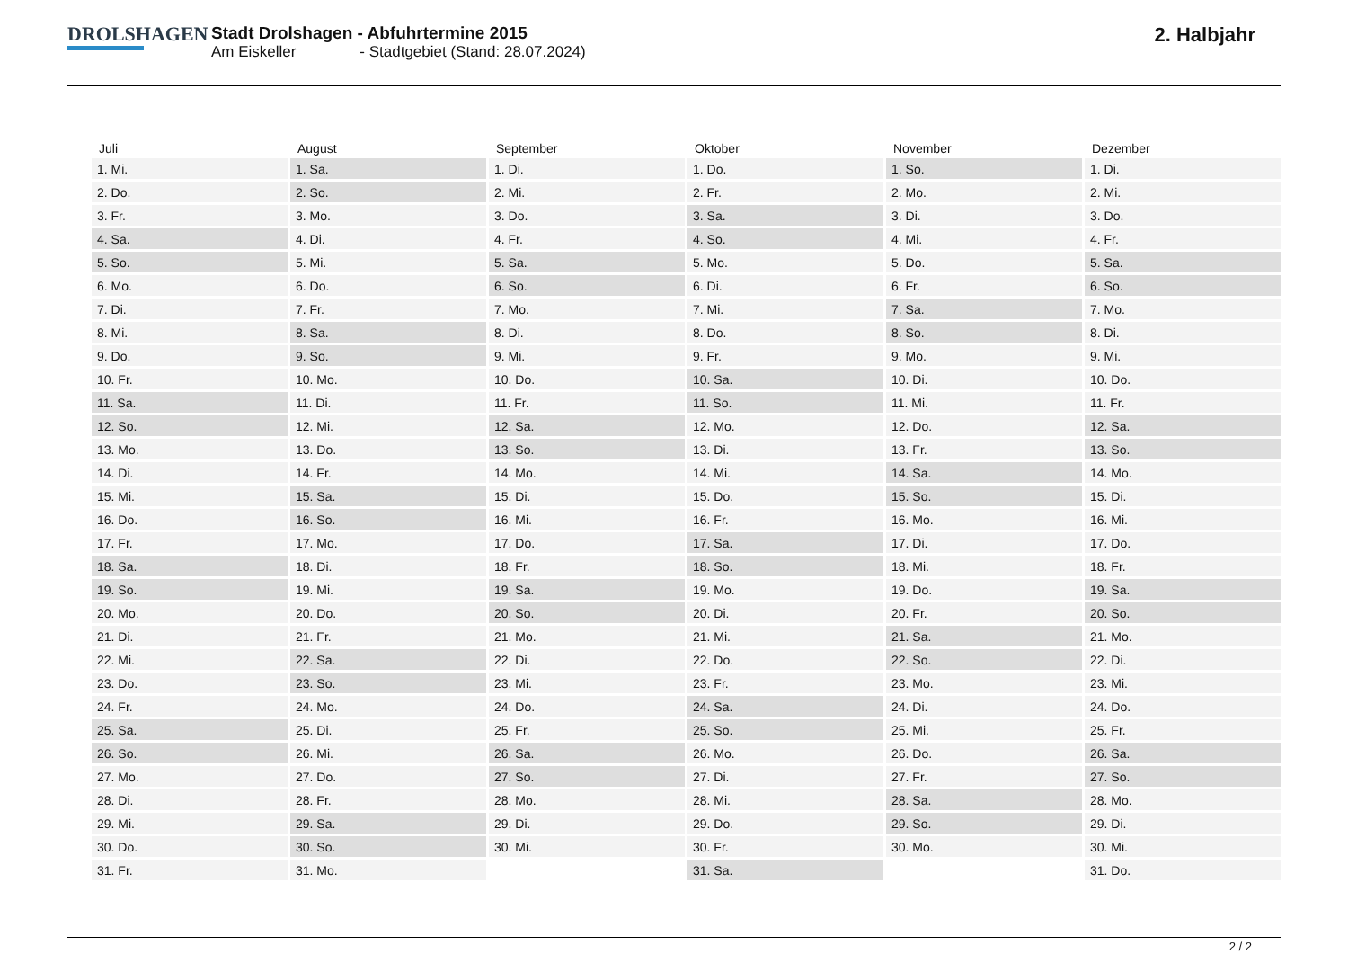DROLSHAGEN
Stadt Drolshagen - Abfuhrtermine 2015
Am Eiskeller - Stadtgebiet (Stand: 28.07.2024)
2. Halbjahr
| Juli | August | September | Oktober | November | Dezember |
| --- | --- | --- | --- | --- | --- |
| 1. Mi. | 1. Sa. | 1. Di. | 1. Do. | 1. So. | 1. Di. |
| 2. Do. | 2. So. | 2. Mi. | 2. Fr. | 2. Mo. | 2. Mi. |
| 3. Fr. | 3. Mo. | 3. Do. | 3. Sa. | 3. Di. | 3. Do. |
| 4. Sa. | 4. Di. | 4. Fr. | 4. So. | 4. Mi. | 4. Fr. |
| 5. So. | 5. Mi. | 5. Sa. | 5. Mo. | 5. Do. | 5. Sa. |
| 6. Mo. | 6. Do. | 6. So. | 6. Di. | 6. Fr. | 6. So. |
| 7. Di. | 7. Fr. | 7. Mo. | 7. Mi. | 7. Sa. | 7. Mo. |
| 8. Mi. | 8. Sa. | 8. Di. | 8. Do. | 8. So. | 8. Di. |
| 9. Do. | 9. So. | 9. Mi. | 9. Fr. | 9. Mo. | 9. Mi. |
| 10. Fr. | 10. Mo. | 10. Do. | 10. Sa. | 10. Di. | 10. Do. |
| 11. Sa. | 11. Di. | 11. Fr. | 11. So. | 11. Mi. | 11. Fr. |
| 12. So. | 12. Mi. | 12. Sa. | 12. Mo. | 12. Do. | 12. Sa. |
| 13. Mo. | 13. Do. | 13. So. | 13. Di. | 13. Fr. | 13. So. |
| 14. Di. | 14. Fr. | 14. Mo. | 14. Mi. | 14. Sa. | 14. Mo. |
| 15. Mi. | 15. Sa. | 15. Di. | 15. Do. | 15. So. | 15. Di. |
| 16. Do. | 16. So. | 16. Mi. | 16. Fr. | 16. Mo. | 16. Mi. |
| 17. Fr. | 17. Mo. | 17. Do. | 17. Sa. | 17. Di. | 17. Do. |
| 18. Sa. | 18. Di. | 18. Fr. | 18. So. | 18. Mi. | 18. Fr. |
| 19. So. | 19. Mi. | 19. Sa. | 19. Mo. | 19. Do. | 19. Sa. |
| 20. Mo. | 20. Do. | 20. So. | 20. Di. | 20. Fr. | 20. So. |
| 21. Di. | 21. Fr. | 21. Mo. | 21. Mi. | 21. Sa. | 21. Mo. |
| 22. Mi. | 22. Sa. | 22. Di. | 22. Do. | 22. So. | 22. Di. |
| 23. Do. | 23. So. | 23. Mi. | 23. Fr. | 23. Mo. | 23. Mi. |
| 24. Fr. | 24. Mo. | 24. Do. | 24. Sa. | 24. Di. | 24. Do. |
| 25. Sa. | 25. Di. | 25. Fr. | 25. So. | 25. Mi. | 25. Fr. |
| 26. So. | 26. Mi. | 26. Sa. | 26. Mo. | 26. Do. | 26. Sa. |
| 27. Mo. | 27. Do. | 27. So. | 27. Di. | 27. Fr. | 27. So. |
| 28. Di. | 28. Fr. | 28. Mo. | 28. Mi. | 28. Sa. | 28. Mo. |
| 29. Mi. | 29. Sa. | 29. Di. | 29. Do. | 29. So. | 29. Di. |
| 30. Do. | 30. So. | 30. Mi. | 30. Fr. | 30. Mo. | 30. Mi. |
| 31. Fr. | 31. Mo. | | 31. Sa. | | 31. Do. |
2 / 2